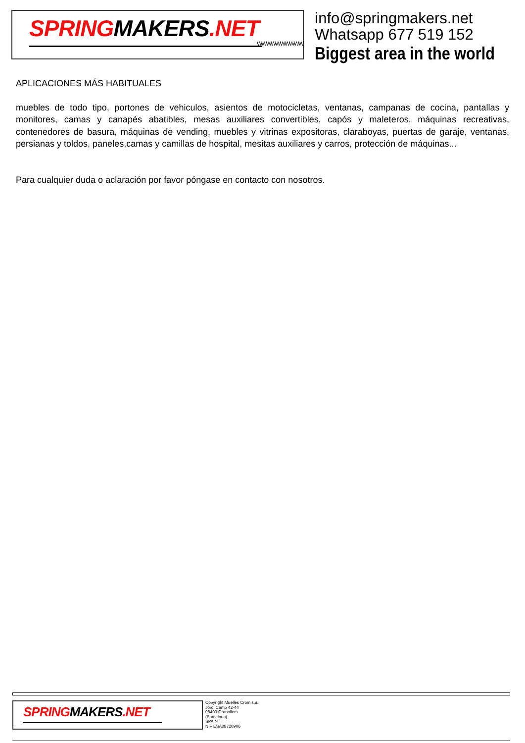SPRINGMAKERS.NET
WWWWWWWWWW
info@springmakers.net
Whatsapp 677 519 152
Biggest area in the world
APLICACIONES MÁS HABITUALES
muebles de todo tipo, portones de vehiculos, asientos de motocicletas, ventanas, campanas de cocina, pantallas y monitores, camas y canapés abatibles, mesas auxiliares convertibles, capós y maleteros, máquinas recreativas, contenedores de basura, máquinas de vending, muebles y vitrinas expositoras, claraboyas, puertas de garaje, ventanas, persianas y toldos, paneles,camas y camillas de hospital, mesitas auxiliares y carros, protección de máquinas...
Para cualquier duda o aclaración por favor póngase en contacto con nosotros.
SPRINGMAKERS.NET
Copyright Muelles Crom s.a.
Jordi Camp 42-44
08403 Granollers
(Barcelona)
SPAIN
NIF ESA08720906